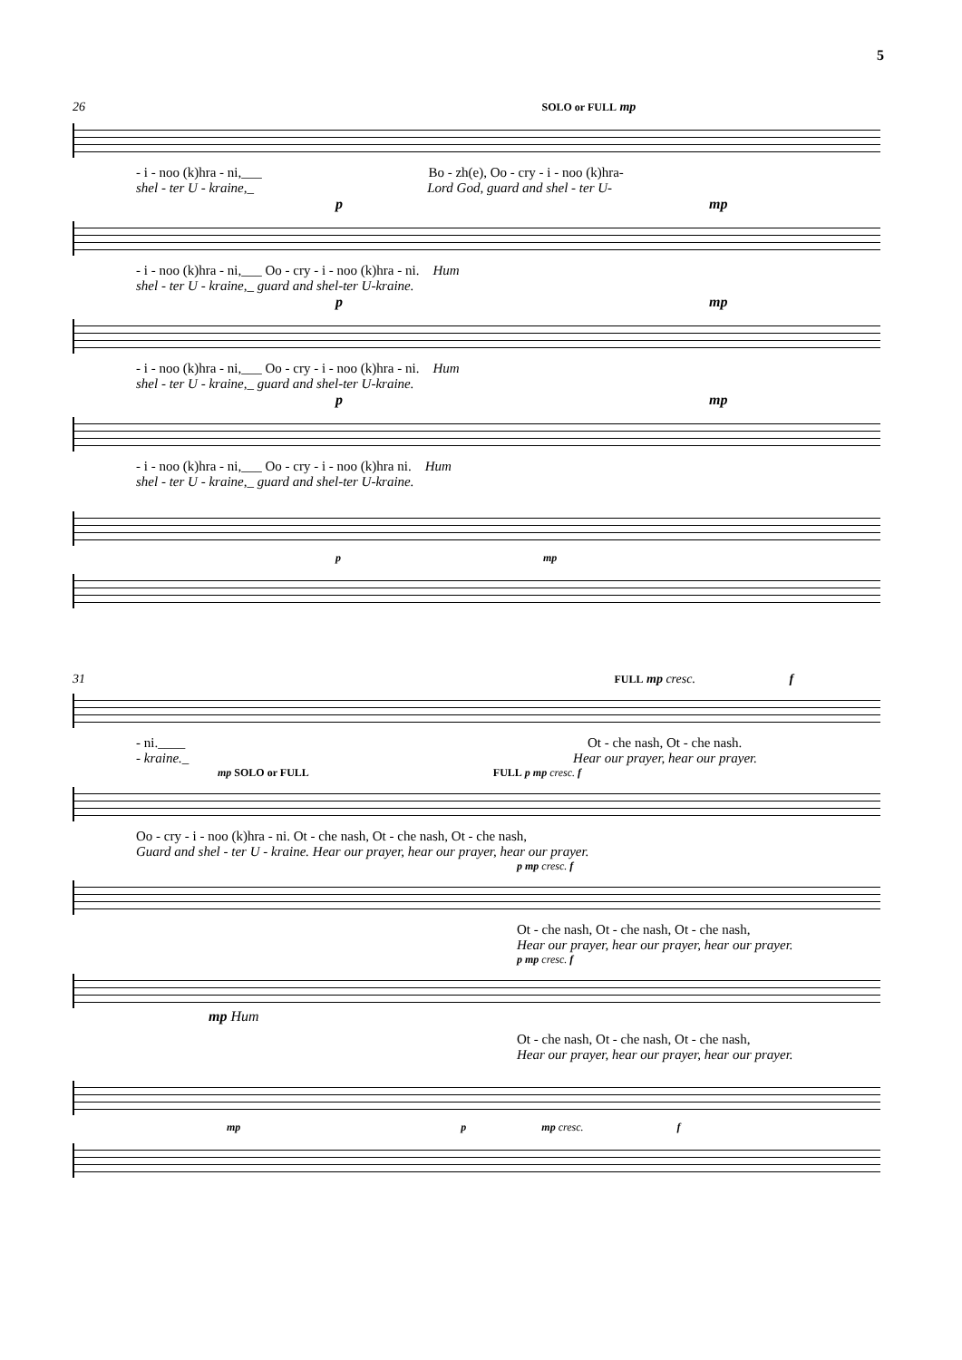5
26 SOLO or FULL mp
- i - noo (k)hra - ni,___ Bo - zh(e), Oo - cry - i - noo (k)hra-
shel - ter U - kraine,_ Lord God, guard and shel - ter U-
p mp
- i - noo (k)hra - ni,___ Oo - cry - i - noo (k)hra - ni. Hum
shel - ter U - kraine,_ guard and shel-ter U-kraine.
p mp
- i - noo (k)hra - ni,___ Oo - cry - i - noo (k)hra - ni. Hum
shel - ter U - kraine,_ guard and shel-ter U-kraine.
p mp
- i - noo (k)hra - ni,___ Oo - cry - i - noo (k)hra ni. Hum
shel - ter U - kraine,_ guard and shel-ter U-kraine.
p mp
31 FULL mp cresc. f
- ni.____ Ot - che nash, Ot - che nash.
- kraine._ Hear our prayer, hear our prayer.
mp SOLO or FULL FULL p mp cresc. f
Oo - cry - i - noo (k)hra - ni. Ot - che nash, Ot - che nash, Ot - che nash,
Guard and shel - ter U - kraine. Hear our prayer, hear our prayer, hear our prayer.
p mp cresc. f
Ot - che nash, Ot - che nash, Ot - che nash,
Hear our prayer, hear our prayer, hear our prayer.
p mp cresc. f
mp Hum
Ot - che nash, Ot - che nash, Ot - che nash,
Hear our prayer, hear our prayer, hear our prayer.
mp p mp cresc. f